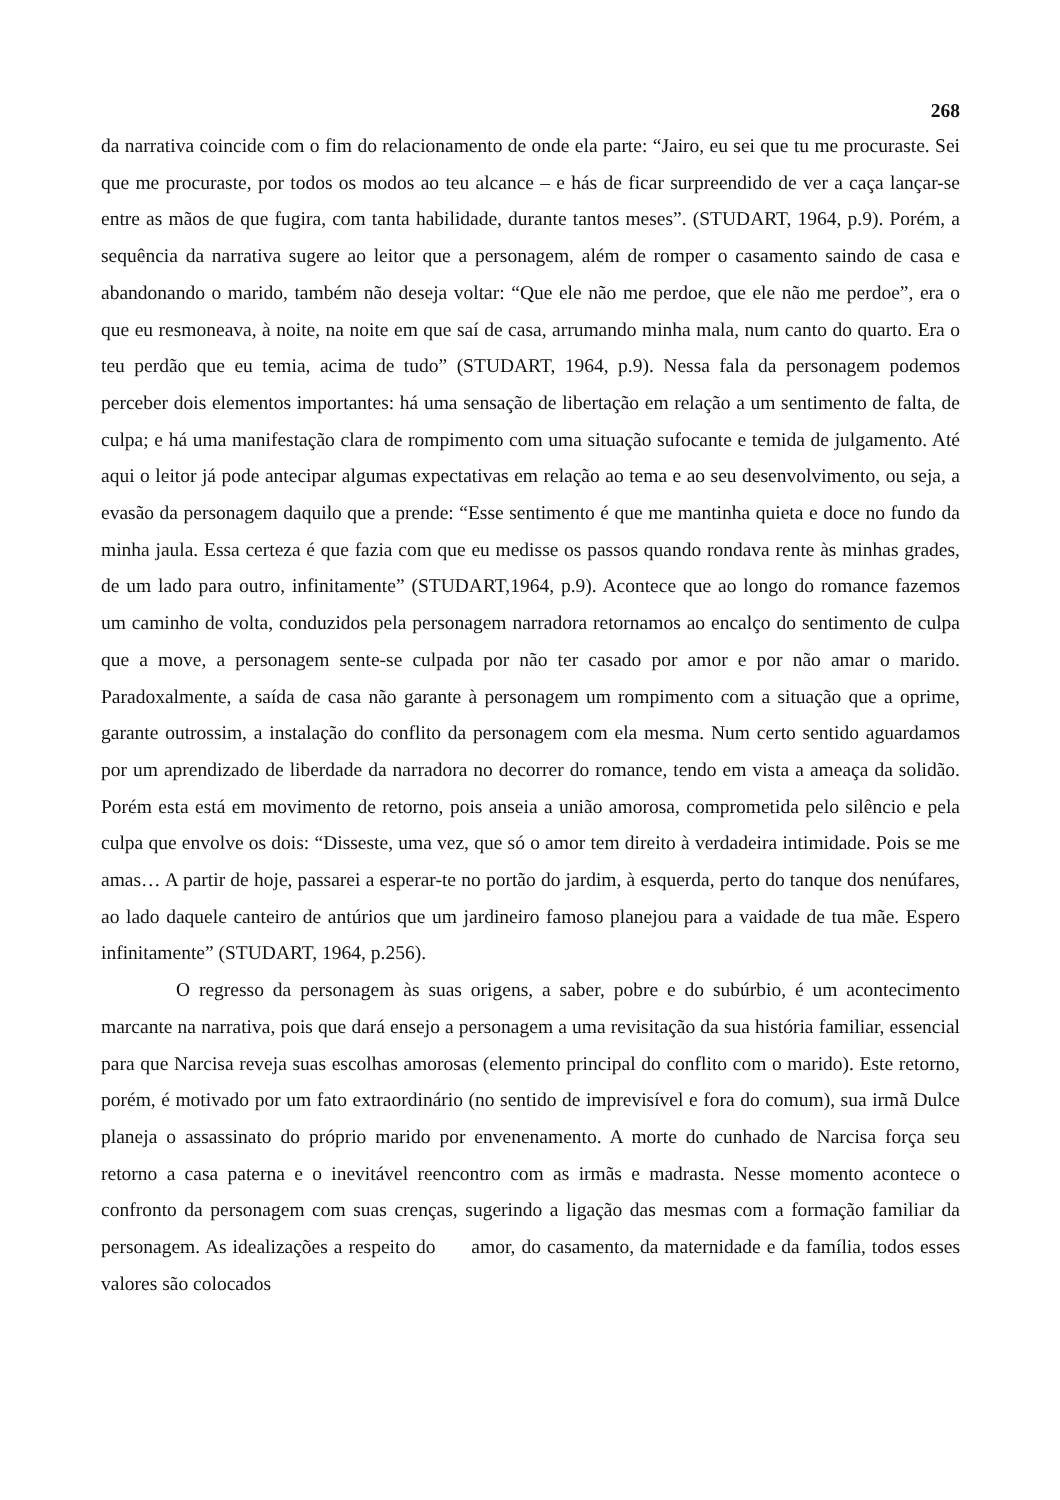268
da narrativa coincide com o fim do relacionamento de onde ela parte: “Jairo, eu sei que tu me procuraste. Sei que me procuraste, por todos os modos ao teu alcance – e hás de ficar surpreendido de ver a caça lançar-se entre as mãos de que fugira, com tanta habilidade, durante tantos meses”. (STUDART, 1964, p.9). Porém, a sequência da narrativa sugere ao leitor que a personagem, além de romper o casamento saindo de casa e abandonando o marido, também não deseja voltar: “Que ele não me perdoe, que ele não me perdoe”, era o que eu resmoneava, à noite, na noite em que saí de casa, arrumando minha mala, num canto do quarto. Era o teu perdão que eu temia, acima de tudo” (STUDART, 1964, p.9). Nessa fala da personagem podemos perceber dois elementos importantes: há uma sensação de libertação em relação a um sentimento de falta, de culpa; e há uma manifestação clara de rompimento com uma situação sufocante e temida de julgamento. Até aqui o leitor já pode antecipar algumas expectativas em relação ao tema e ao seu desenvolvimento, ou seja, a evasão da personagem daquilo que a prende: “Esse sentimento é que me mantinha quieta e doce no fundo da minha jaula. Essa certeza é que fazia com que eu medisse os passos quando rondava rente às minhas grades, de um lado para outro, infinitamente” (STUDART,1964, p.9). Acontece que ao longo do romance fazemos um caminho de volta, conduzidos pela personagem narradora retornamos ao encalço do sentimento de culpa que a move, a personagem sente-se culpada por não ter casado por amor e por não amar o marido. Paradoxalmente, a saída de casa não garante à personagem um rompimento com a situação que a oprime, garante outrossim, a instalação do conflito da personagem com ela mesma. Num certo sentido aguardamos por um aprendizado de liberdade da narradora no decorrer do romance, tendo em vista a ameaça da solidão. Porém esta está em movimento de retorno, pois anseia a união amorosa, comprometida pelo silêncio e pela culpa que envolve os dois: “Disseste, uma vez, que só o amor tem direito à verdadeira intimidade. Pois se me amas… A partir de hoje, passarei a esperar-te no portão do jardim, à esquerda, perto do tanque dos nenúfares, ao lado daquele canteiro de antúrios que um jardineiro famoso planejou para a vaidade de tua mãe. Espero infinitamente” (STUDART, 1964, p.256).
O regresso da personagem às suas origens, a saber, pobre e do subúrbio, é um acontecimento marcante na narrativa, pois que dará ensejo a personagem a uma revisitação da sua história familiar, essencial para que Narcisa reveja suas escolhas amorosas (elemento principal do conflito com o marido). Este retorno, porém, é motivado por um fato extraordinário (no sentido de imprevisível e fora do comum), sua irmã Dulce planeja o assassinato do próprio marido por envenenamento. A morte do cunhado de Narcisa força seu retorno a casa paterna e o inevitável reencontro com as irmãs e madrasta. Nesse momento acontece o confronto da personagem com suas crenças, sugerindo a ligação das mesmas com a formação familiar da personagem. As idealizações a respeito do amor, do casamento, da maternidade e da família, todos esses valores são colocados